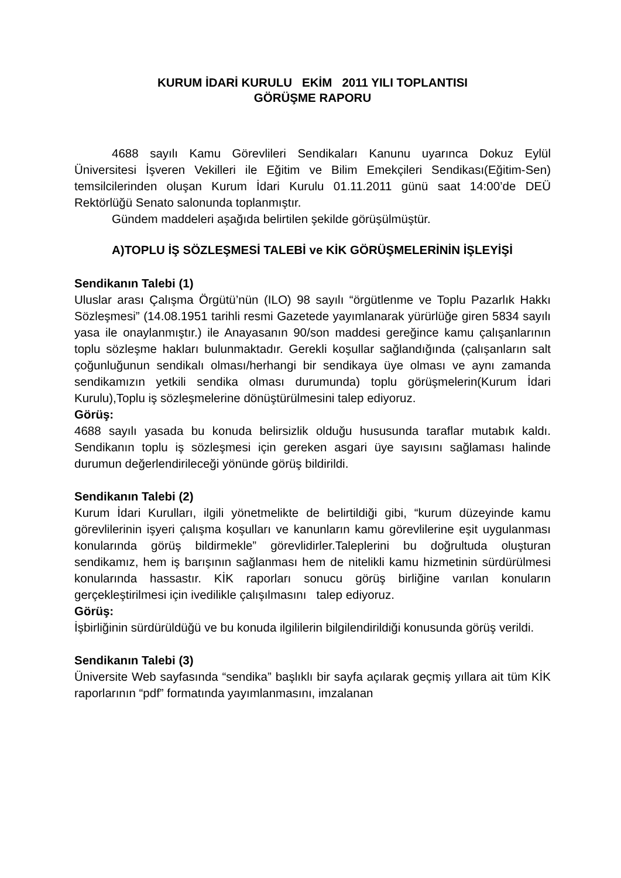KURUM İDARİ KURULU EKİM 2011 YILI TOPLANTISI
GÖRÜŞME RAPORU
4688 sayılı Kamu Görevlileri Sendikaları Kanunu uyarınca Dokuz Eylül Üniversitesi İşveren Vekilleri ile Eğitim ve Bilim Emekçileri Sendikası(Eğitim-Sen) temsilcilerinden oluşan Kurum İdari Kurulu 01.11.2011 günü saat 14:00’de DEÜ Rektörlüğü Senato salonunda toplanmıştır.
Gündem maddeleri aşağıda belirtilen şekilde görüşülmüştür.
A)TOPLU İŞ SÖZLEŞMESİ TALEBİ ve KİK GÖRÜŞMELERİNİN İŞLEYİŞİ
Sendikanın Talebi (1)
Uluslar arası Çalışma Örgütü’nün (ILO) 98 sayılı “örgütlenme ve Toplu Pazarlık Hakkı Sözleşmesi” (14.08.1951 tarihli resmi Gazetede yayımlanarak yürürlüğe giren 5834 sayılı yasa ile onaylanmıştır.) ile Anayasanın 90/son maddesi gereğince kamu çalışanlarının toplu sözleşme hakları bulunmaktadır. Gerekli koşullar sağlandığında (çalışanların salt çoğunluğunun sendikalı olması/herhangi bir sendikaya üye olması ve aynı zamanda sendikamızın yetkili sendika olması durumunda) toplu görüşmelerin(Kurum İdari Kurulu),Toplu iş sözleşmelerine dönüştürülmesini talep ediyoruz.
Görüş:
4688 sayılı yasada bu konuda belirsizlik olduğu hususunda taraflar mutabık kaldı. Sendikanın toplu iş sözleşmesi için gereken asgari üye sayısını sağlaması halinde durumun değerlendirileceği yönünde görüş bildirildi.
Sendikanın Talebi (2)
Kurum İdari Kurulları, ilgili yönetmelikte de belirtildiği gibi, “kurum düzeyinde kamu görevlilerinin işyeri çalışma koşulları ve kanunların kamu görevlilerine eşit uygulanması konularında görüş bildirmekle” görevlidirler.Taleplerini bu doğrultuda oluşturan sendikamız, hem iş barışının sağlanması hem de nitelikli kamu hizmetinin sürdürülmesi konularında hassastır. KİK raporları sonucu görüş birliğine varılan konuların gerçekleştirilmesi için ivedilikle çalışılmasını talep ediyoruz.
Görüş:
İşbirliğinin sürdürüldüğü ve bu konuda ilgililerin bilgilendirildiği konusunda görüş verildi.
Sendikanın Talebi (3)
Üniversite Web sayfasında “sendika” başlıklı bir sayfa açılarak geçmiş yıllara ait tüm KİK raporlarının “pdf” formatında yayımlanmasını, imzalanan